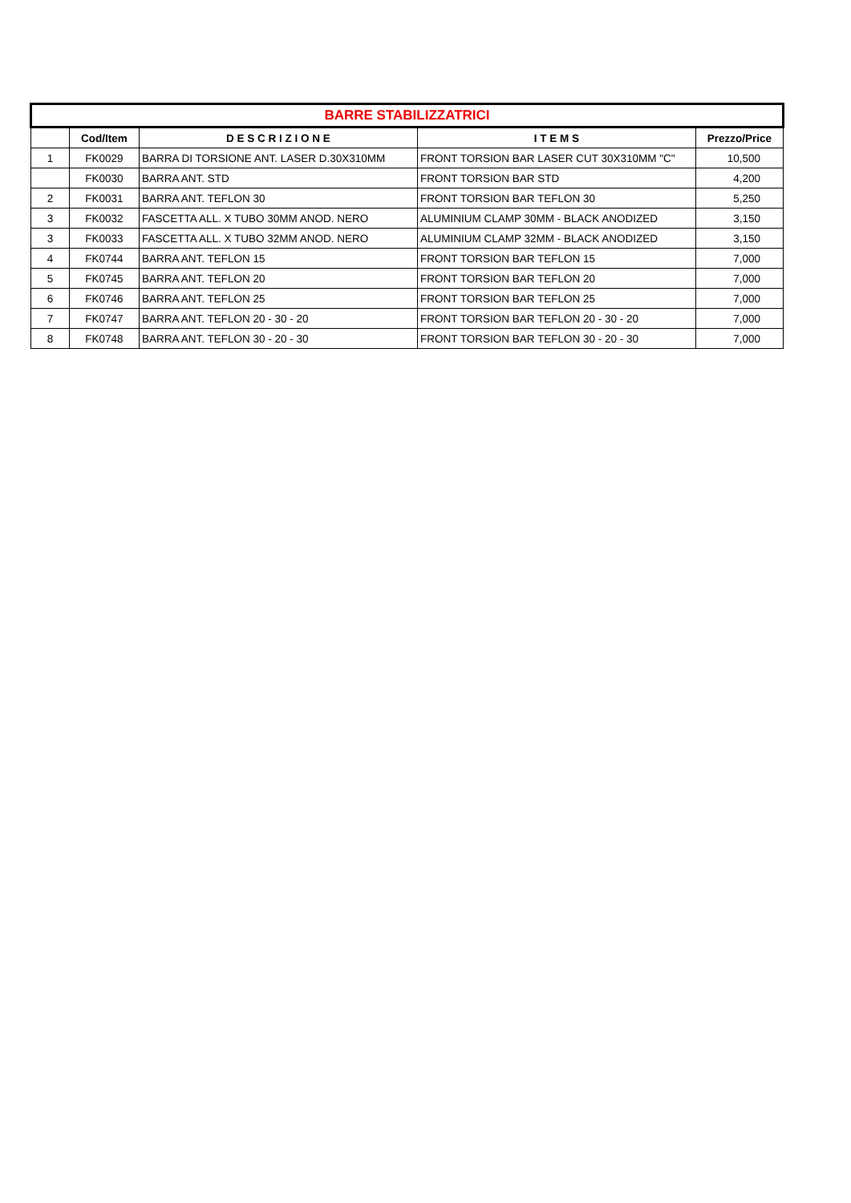| BARRE STABILIZZATRICI | | | | |
| | Cod/Item | D E S C R I Z I O N E | I T E M S | Prezzo/Price |
| 1 | FK0029 | BARRA DI TORSIONE ANT. LASER D.30X310MM | FRONT TORSION BAR LASER CUT 30X310MM "C" | 10,500 |
| | FK0030 | BARRA ANT. STD | FRONT TORSION BAR STD | 4,200 |
| 2 | FK0031 | BARRA ANT. TEFLON 30 | FRONT TORSION BAR TEFLON 30 | 5,250 |
| 3 | FK0032 | FASCETTA ALL. X TUBO 30MM ANOD. NERO | ALUMINIUM CLAMP 30MM - BLACK ANODIZED | 3,150 |
| 3 | FK0033 | FASCETTA ALL. X TUBO 32MM ANOD. NERO | ALUMINIUM CLAMP 32MM - BLACK ANODIZED | 3,150 |
| 4 | FK0744 | BARRA ANT. TEFLON 15 | FRONT TORSION BAR TEFLON 15 | 7,000 |
| 5 | FK0745 | BARRA ANT. TEFLON 20 | FRONT TORSION BAR TEFLON 20 | 7,000 |
| 6 | FK0746 | BARRA ANT. TEFLON 25 | FRONT TORSION BAR TEFLON 25 | 7,000 |
| 7 | FK0747 | BARRA ANT. TEFLON 20 - 30 - 20 | FRONT TORSION BAR TEFLON 20 - 30 - 20 | 7,000 |
| 8 | FK0748 | BARRA ANT. TEFLON 30 - 20 - 30 | FRONT TORSION BAR TEFLON 30 - 20 - 30 | 7,000 |